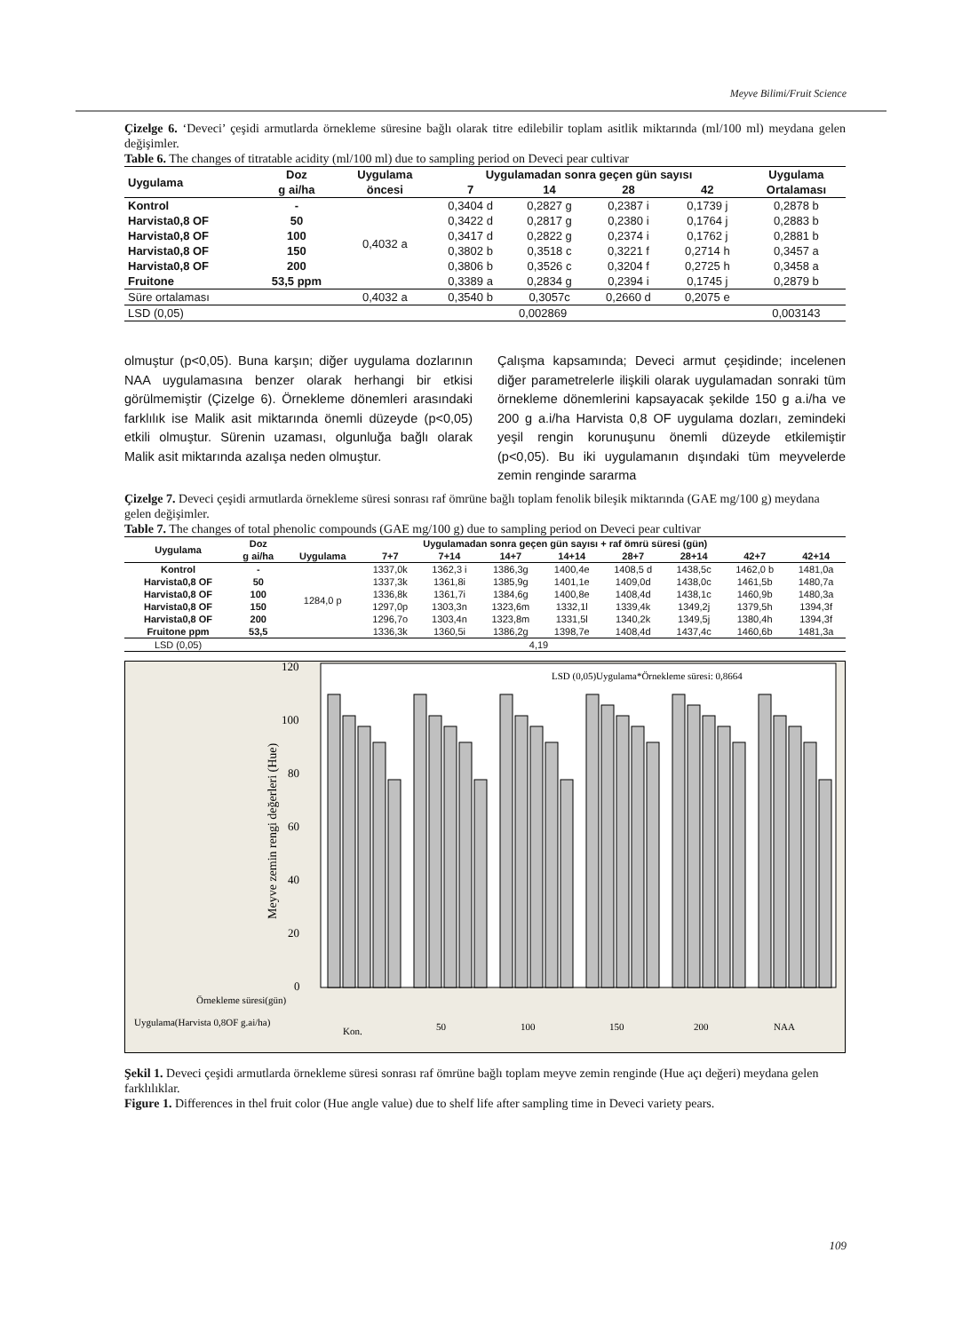Meyve Bilimi/Fruit Science
Çizelge 6. ‘Deveci’ çeşidi armutlarda örnekleme süresine bağlı olarak titre edilebilir toplam asitlik miktarında (ml/100 ml) meydana gelen değişimler.
Table 6. The changes of titratable acidity (ml/100 ml) due to sampling period on Deveci pear cultivar
| Uygulama | Doz | Uygulama | Uygulamadan sonra geçen gün sayısı | | | | Uygulama |
| --- | --- | --- | --- | --- | --- | --- | --- |
| | g ai/ha | öncesi | 7 | 14 | 28 | 42 | Ortalaması |
| Kontrol | - | 0,4032 a | 0,3404 d | 0,2827 g | 0,2387 i | 0,1739 j | 0,2878 b |
| Harvista0,8 OF | 50 | | 0,3422 d | 0,2817 g | 0,2380 i | 0,1764 j | 0,2883 b |
| Harvista0,8 OF | 100 | | 0,3417 d | 0,2822 g | 0,2374 i | 0,1762 j | 0,2881 b |
| Harvista0,8 OF | 150 | | 0,3802 b | 0,3518 c | 0,3221 f | 0,2714 h | 0,3457 a |
| Harvista0,8 OF | 200 | | 0,3806 b | 0,3526 c | 0,3204 f | 0,2725 h | 0,3458 a |
| Fruitone | 53,5 ppm | | 0,3389 a | 0,2834 g | 0,2394 i | 0,1745 j | 0,2879 b |
| Süre ortalaması | | 0,4032 a | 0,3540 b | 0,3057c | 0,2660 d | 0,2075 e | |
| LSD (0,05) | | 0,002869 | | | | | 0,003143 |
olmuştur (p<0,05). Buna karşın; diğer uygulama dozlarının NAA uygulamasına benzer olarak herhangi bir etkisi görülmemiştir (Çizelge 6). Örnekleme dönemleri arasındaki farklılık ise Malik asit miktarında önemli düzeyde (p<0,05) etkili olmuştur. Sürenin uzaması, olgunluğa bağlı olarak Malik asit miktarında azalışa neden olmuştur.
Çalışma kapsamında; Deveci armut çeşidinde; incelenen diğer parametrelerle ilişkili olarak uygulamadan sonraki tüm örnekleme dönemlerini kapsayacak şekilde 150 g a.i/ha ve 200 g a.i/ha Harvista 0,8 OF uygulama dozları, zemindeki yeşil rengin korunuşunu önemli düzeyde etkilemiştir (p<0,05). Bu iki uygulamanın dışındaki tüm meyvelerde zemin renginde sararma
Çizelge 7. Deveci çeşidi armutlarda örnekleme süresi sonrası raf ömrüne bağlı toplam fenolik bileşik miktarında (GAE mg/100 g) meydana gelen değişimler.
Table 7. The changes of total phenolic compounds (GAE mg/100 g) due to sampling period on Deveci pear cultivar
| Uygulama | Doz | Uygulamadan sonra geçen gün sayısı + raf ömrü süresi (gün) | | | | | | | | |
| --- | --- | --- | --- | --- | --- | --- | --- | --- | --- | --- |
| | g ai/ha | Uygulama | 7+7 | 7+14 | 14+7 | 14+14 | 28+7 | 28+14 | 42+7 | 42+14 |
| Kontrol | - | 1284,0 p | 1337,0k | 1362,3 i | 1386,3g | 1400,4e | 1408,5 d | 1438,5c | 1462,0 b | 1481,0a |
| Harvista0,8 OF | 50 | | 1337,3k | 1361,8i | 1385,9g | 1401,1e | 1409,0d | 1438,0c | 1461,5b | 1480,7a |
| Harvista0,8 OF | 100 | | 1336,8k | 1361,7i | 1384,6g | 1400,8e | 1408,4d | 1438,1c | 1460,9b | 1480,3a |
| Harvista0,8 OF | 150 | | 1297,0p | 1303,3n | 1323,6m | 1332,1l | 1339,4k | 1349,2j | 1379,5h | 1394,3f |
| Harvista0,8 OF | 200 | | 1296,7o | 1303,4n | 1323,8m | 1331,5l | 1340,2k | 1349,5j | 1380,4h | 1394,3f |
| Fruitone ppm | 53,5 | | 1336,3k | 1360,5i | 1386,2g | 1398,7e | 1408,4d | 1437,4c | 1460,6b | 1481,3a |
| LSD (0,05) | 4,19 | | | | | | | | | |
LSD (0,05)Uygulama*Örnekleme süresi: 0,8664
0
20
40
60
80
100
120
Meyve zemin rengi değerleri (Hue)
Örnekleme süresi(gün)
Uygulama(Harvista 0,8OF g.ai/ha)
Kon.
50
100
150
200
NAA
Şekil 1. Deveci çeşidi armutlarda örnekleme süresi sonrası raf ömrüne bağlı toplam meyve zemin renginde (Hue açı değeri) meydana gelen farklılıklar.
Figure 1. Differences in thel fruit color (Hue angle value) due to shelf life after sampling time in Deveci variety pears.
109